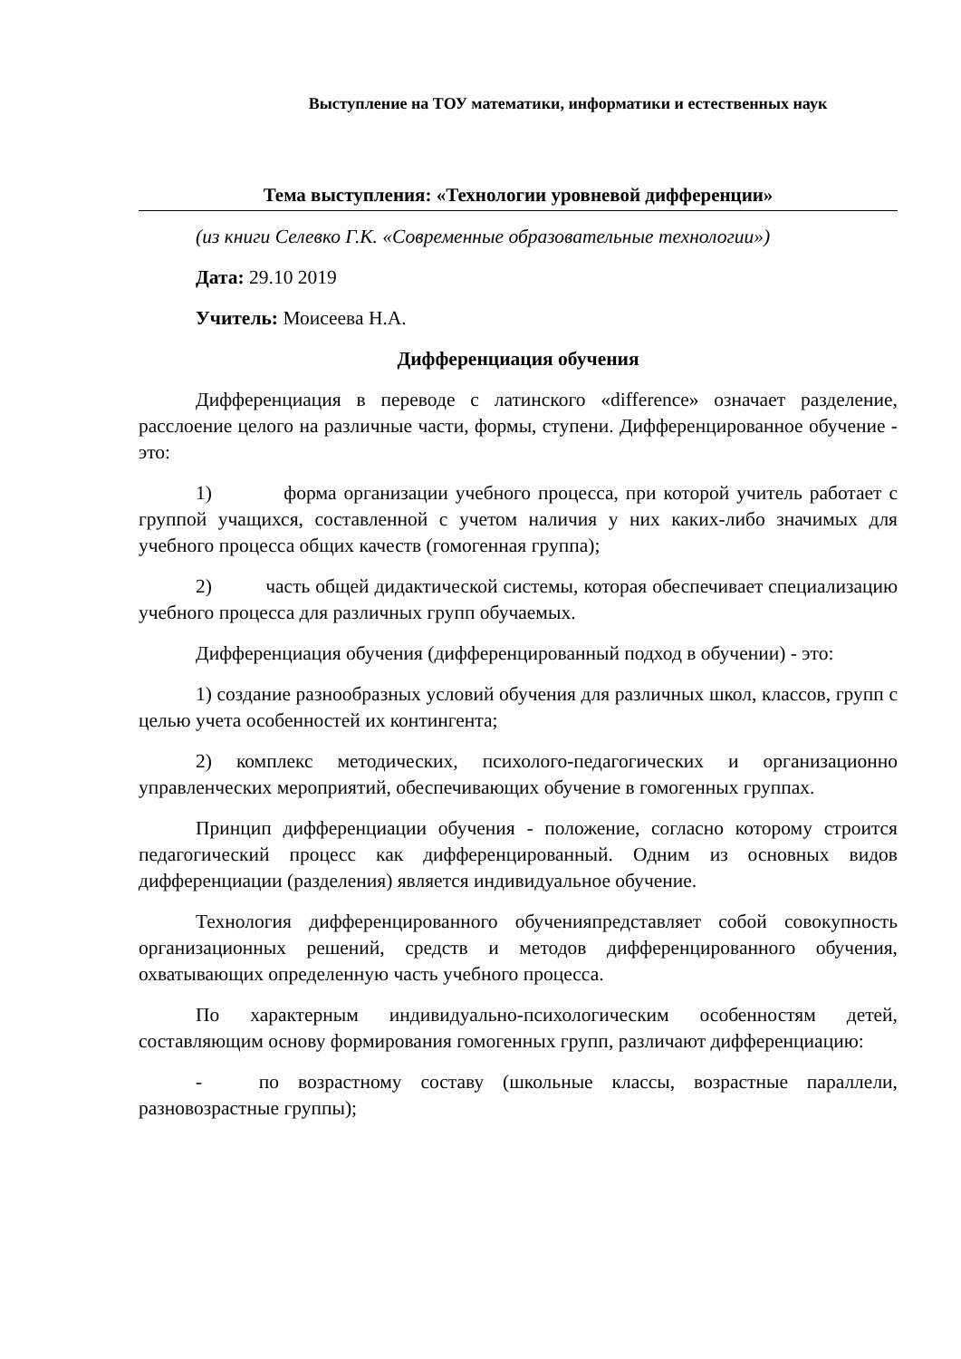Выступление на ТОУ математики, информатики и естественных наук
Тема выступления: «Технологии уровневой дифференции»
(из книги Селевко Г.К. «Современные образовательные технологии»)
Дата: 29.10 2019
Учитель: Моисеева Н.А.
Дифференциация обучения
Дифференциация в переводе с латинского «difference» означает разделение, расслоение целого на различные части, формы, ступени. Дифференцированное обучение - это:
1) форма организации учебного процесса, при которой учитель работает с группой учащихся, составленной с учетом наличия у них каких-либо значимых для учебного процесса общих качеств (гомогенная группа);
2) часть общей дидактической системы, которая обеспечивает специализацию учебного процесса для различных групп обучаемых.
Дифференциация обучения (дифференцированный подход в обучении) - это:
1) создание разнообразных условий обучения для различных школ, классов, групп с целью учета особенностей их контингента;
2) комплекс методических, психолого-педагогических и организационно управленческих мероприятий, обеспечивающих обучение в гомогенных группах.
Принцип дифференциации обучения - положение, согласно которому строится педагогический процесс как дифференцированный. Одним из основных видов дифференциации (разделения) является индивидуальное обучение.
Технология дифференцированного обученияпредставляет собой совокупность организационных решений, средств и методов дифференцированного обучения, охватывающих определенную часть учебного процесса.
По характерным индивидуально-психологическим особенностям детей, составляющим основу формирования гомогенных групп, различают дифференциацию:
- по возрастному составу (школьные классы, возрастные параллели, разновозрастные группы);